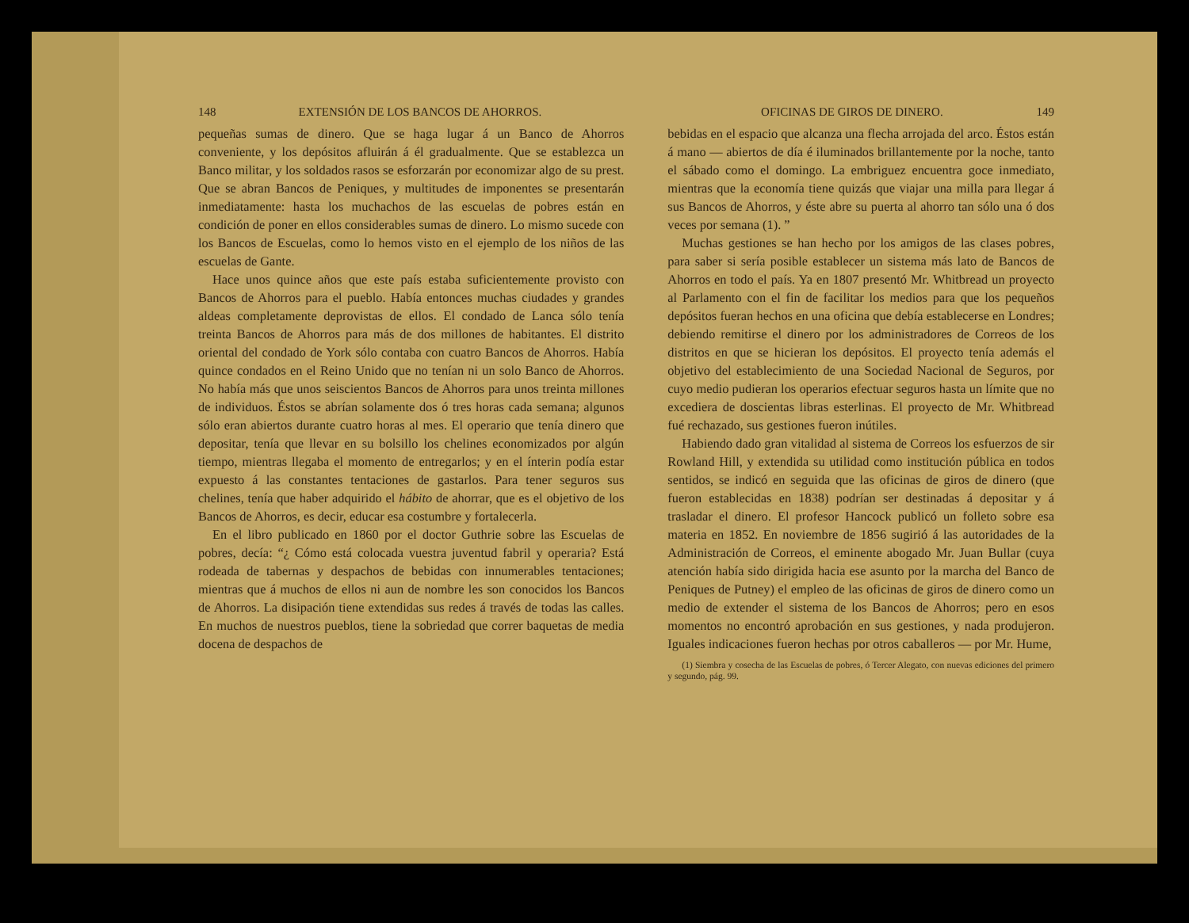148 EXTENSIÓN DE LOS BANCOS DE AHORROS.
pequeñas sumas de dinero. Que se haga lugar á un Banco de Ahorros conveniente, y los depósitos afluirán á él gradualmente. Que se establezca un Banco militar, y los soldados rasos se esforzarán por economizar algo de su prest. Que se abran Bancos de Peniques, y multitudes de imponentes se presentarán inmediatamente: hasta los muchachos de las escuelas de pobres están en condición de poner en ellos considerables sumas de dinero. Lo mismo sucede con los Bancos de Escuelas, como lo hemos visto en el ejemplo de los niños de las escuelas de Gante.
Hace unos quince años que este país estaba suficientemente provisto con Bancos de Ahorros para el pueblo. Había entonces muchas ciudades y grandes aldeas completamente deprovistas de ellos. El condado de Lanca sólo tenía treinta Bancos de Ahorros para más de dos millones de habitantes. El distrito oriental del condado de York sólo contaba con cuatro Bancos de Ahorros. Había quince condados en el Reino Unido que no tenían ni un solo Banco de Ahorros. No había más que unos seiscientos Bancos de Ahorros para unos treinta millones de individuos. Éstos se abrían solamente dos ó tres horas cada semana; algunos sólo eran abiertos durante cuatro horas al mes. El operario que tenía dinero que depositar, tenía que llevar en su bolsillo los chelines economizados por algún tiempo, mientras llegaba el momento de entregarlos; y en el ínterin podía estar expuesto á las constantes tentaciones de gastarlos. Para tener seguros sus chelines, tenía que haber adquirido el hábito de ahorrar, que es el objetivo de los Bancos de Ahorros, es decir, educar esa costumbre y fortalecerla.
En el libro publicado en 1860 por el doctor Guthrie sobre las Escuelas de pobres, decía: “¿ Cómo está colocada vuestra juventud fabril y operaria? Está rodeada de tabernas y despachos de bebidas con innumerables tentaciones; mientras que á muchos de ellos ni aun de nombre les son conocidos los Bancos de Ahorros. La disipación tiene extendidas sus redes á través de todas las calles. En muchos de nuestros pueblos, tiene la sobriedad que correr baquetas de media docena de despachos de
OFICINAS DE GIROS DE DINERO. 149
bebidas en el espacio que alcanza una flecha arrojada del arco. Éstos están á mano — abiertos de día é iluminados brillantemente por la noche, tanto el sábado como el domingo. La embriguez encuentra goce inmediato, mientras que la economía tiene quizás que viajar una milla para llegar á sus Bancos de Ahorros, y éste abre su puerta al ahorro tan sólo una ó dos veces por semana (1). ”
Muchas gestiones se han hecho por los amigos de las clases pobres, para saber si sería posible establecer un sistema más lato de Bancos de Ahorros en todo el país. Ya en 1807 presentó Mr. Whitbread un proyecto al Parlamento con el fin de facilitar los medios para que los pequeños depósitos fueran hechos en una oficina que debía establecerse en Londres; debiendo remitirse el dinero por los administradores de Correos de los distritos en que se hicieran los depósitos. El proyecto tenía además el objetivo del establecimiento de una Sociedad Nacional de Seguros, por cuyo medio pudieran los operarios efectuar seguros hasta un límite que no excediera de doscientas libras esterlinas. El proyecto de Mr. Whitbread fué rechazado, sus gestiones fueron inútiles.
Habiendo dado gran vitalidad al sistema de Correos los esfuerzos de sir Rowland Hill, y extendida su utilidad como institución pública en todos sentidos, se indicó en seguida que las oficinas de giros de dinero (que fueron establecidas en 1838) podrían ser destinadas á depositar y á trasladar el dinero. El profesor Hancock publicó un folleto sobre esa materia en 1852. En noviembre de 1856 sugirió á las autoridades de la Administración de Correos, el eminente abogado Mr. Juan Bullar (cuya atención había sido dirigida hacia ese asunto por la marcha del Banco de Peniques de Putney) el empleo de las oficinas de giros de dinero como un medio de extender el sistema de los Bancos de Ahorros; pero en esos momentos no encontró aprobación en sus gestiones, y nada produjeron. Iguales indicaciones fueron hechas por otros caballeros — por Mr. Hume,
(1) Siembra y cosecha de las Escuelas de pobres, ó Tercer Alegato, con nuevas ediciones del primero y segundo, pág. 99.